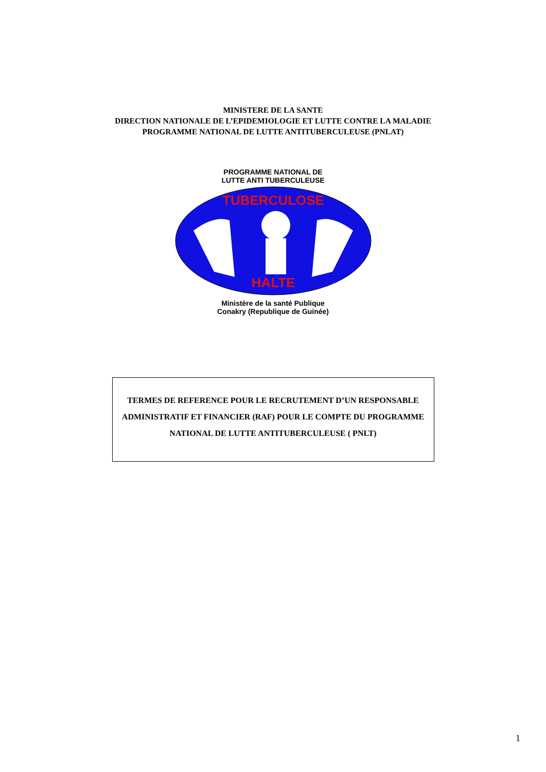MINISTERE DE LA SANTE
DIRECTION NATIONALE DE L’EPIDEMIOLOGIE ET LUTTE CONTRE LA MALADIE
PROGRAMME NATIONAL DE LUTTE ANTITUBERCULEUSE (PNLAT)
PROGRAMME NATIONAL DE
LUTTE ANTI TUBERCULEUSE
TUBERCULOSE
HALTE
Ministère de la santé Publique
Conakry (Republique de Guinée)
TERMES DE REFERENCE POUR LE RECRUTEMENT D’UN RESPONSABLE
ADMINISTRATIF ET FINANCIER (RAF) POUR LE COMPTE DU PROGRAMME
NATIONAL DE LUTTE ANTITUBERCULEUSE ( PNLT)
1